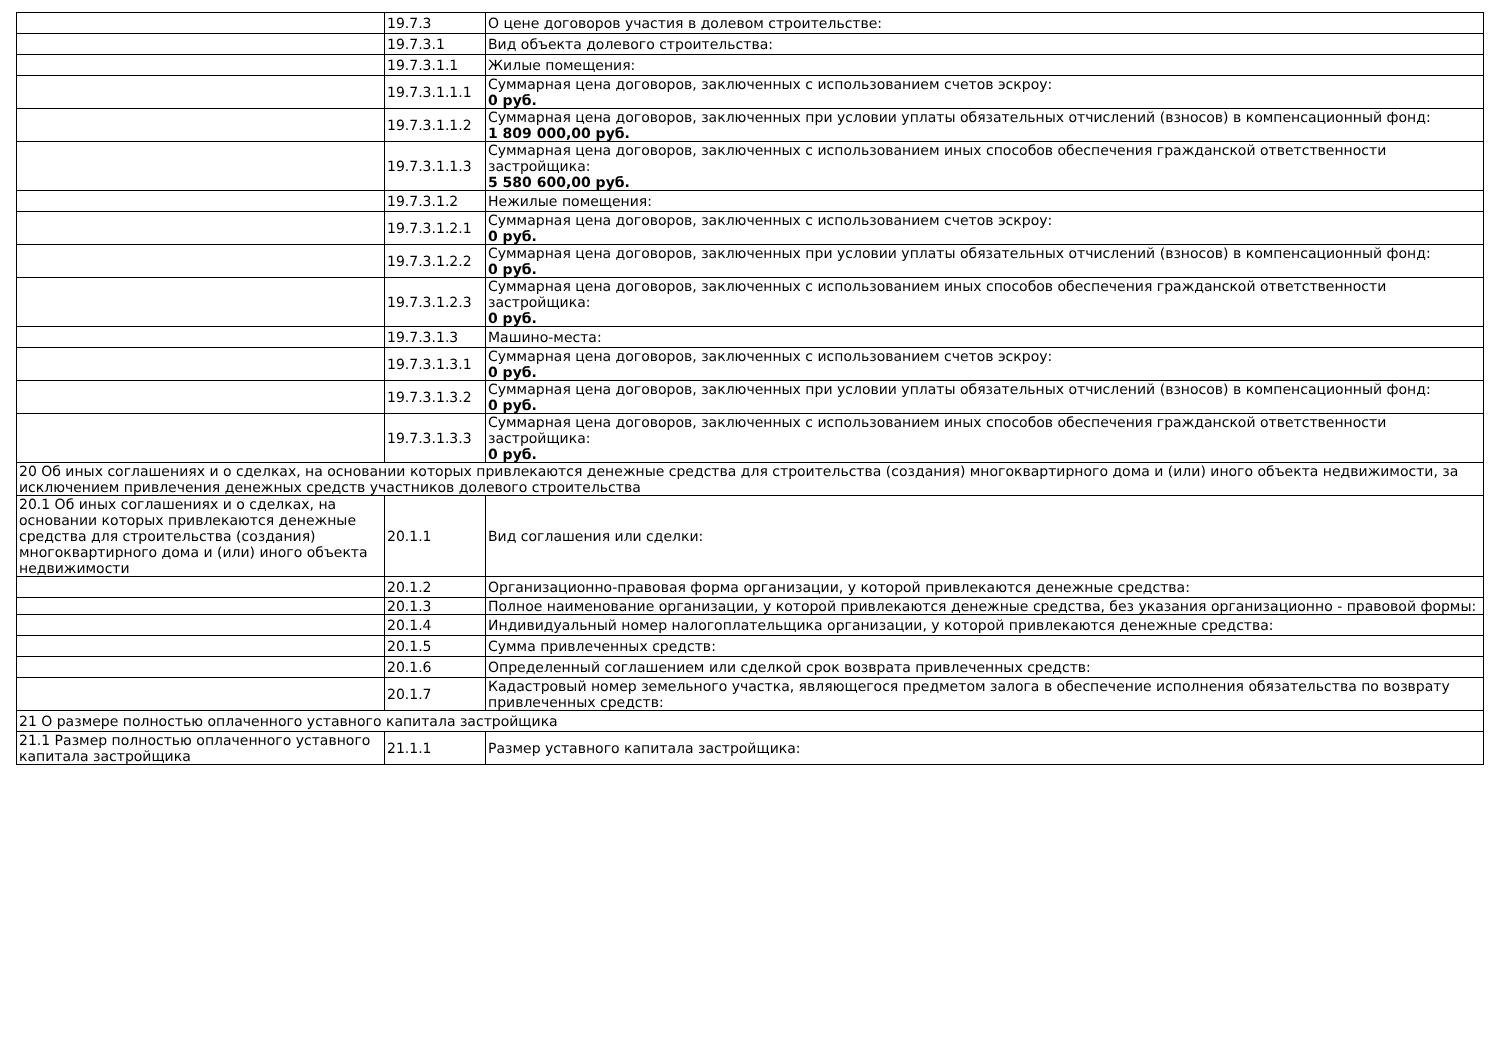| | 19.7.3 | О цене договоров участия в долевом строительстве: |
| | 19.7.3.1 | Вид объекта долевого строительства: |
| | 19.7.3.1.1 | Жилые помещения: |
| | 19.7.3.1.1.1 | Суммарная цена договоров, заключенных с использованием счетов эскроу: 0 руб. |
| | 19.7.3.1.1.2 | Суммарная цена договоров, заключенных при условии уплаты обязательных отчислений (взносов) в компенсационный фонд: 1 809 000,00 руб. |
| | 19.7.3.1.1.3 | Суммарная цена договоров, заключенных с использованием иных способов обеспечения гражданской ответственности застройщика: 5 580 600,00 руб. |
| | 19.7.3.1.2 | Нежилые помещения: |
| | 19.7.3.1.2.1 | Суммарная цена договоров, заключенных с использованием счетов эскроу: 0 руб. |
| | 19.7.3.1.2.2 | Суммарная цена договоров, заключенных при условии уплаты обязательных отчислений (взносов) в компенсационный фонд: 0 руб. |
| | 19.7.3.1.2.3 | Суммарная цена договоров, заключенных с использованием иных способов обеспечения гражданской ответственности застройщика: 0 руб. |
| | 19.7.3.1.3 | Машино-места: |
| | 19.7.3.1.3.1 | Суммарная цена договоров, заключенных с использованием счетов эскроу: 0 руб. |
| | 19.7.3.1.3.2 | Суммарная цена договоров, заключенных при условии уплаты обязательных отчислений (взносов) в компенсационный фонд: 0 руб. |
| | 19.7.3.1.3.3 | Суммарная цена договоров, заключенных с использованием иных способов обеспечения гражданской ответственности застройщика: 0 руб. |
| 20 Об иных соглашениях и о сделках, на основании которых привлекаются денежные средства для строительства (создания) многоквартирного дома и (или) иного объекта недвижимости, за исключением привлечения денежных средств участников долевого строительства | | |
| 20.1 Об иных соглашениях и о сделках, на основании которых привлекаются денежные средства для строительства (создания) многоквартирного дома и (или) иного объекта недвижимости | 20.1.1 | Вид соглашения или сделки: |
| | 20.1.2 | Организационно-правовая форма организации, у которой привлекаются денежные средства: |
| | 20.1.3 | Полное наименование организации, у которой привлекаются денежные средства, без указания организационно - правовой формы: |
| | 20.1.4 | Индивидуальный номер налогоплательщика организации, у которой привлекаются денежные средства: |
| | 20.1.5 | Сумма привлеченных средств: |
| | 20.1.6 | Определенный соглашением или сделкой срок возврата привлеченных средств: |
| | 20.1.7 | Кадастровый номер земельного участка, являющегося предметом залога в обеспечение исполнения обязательства по возврату привлеченных средств: |
| 21 О размере полностью оплаченного уставного капитала застройщика | | |
| 21.1 Размер полностью оплаченного уставного капитала застройщика | 21.1.1 | Размер уставного капитала застройщика: |